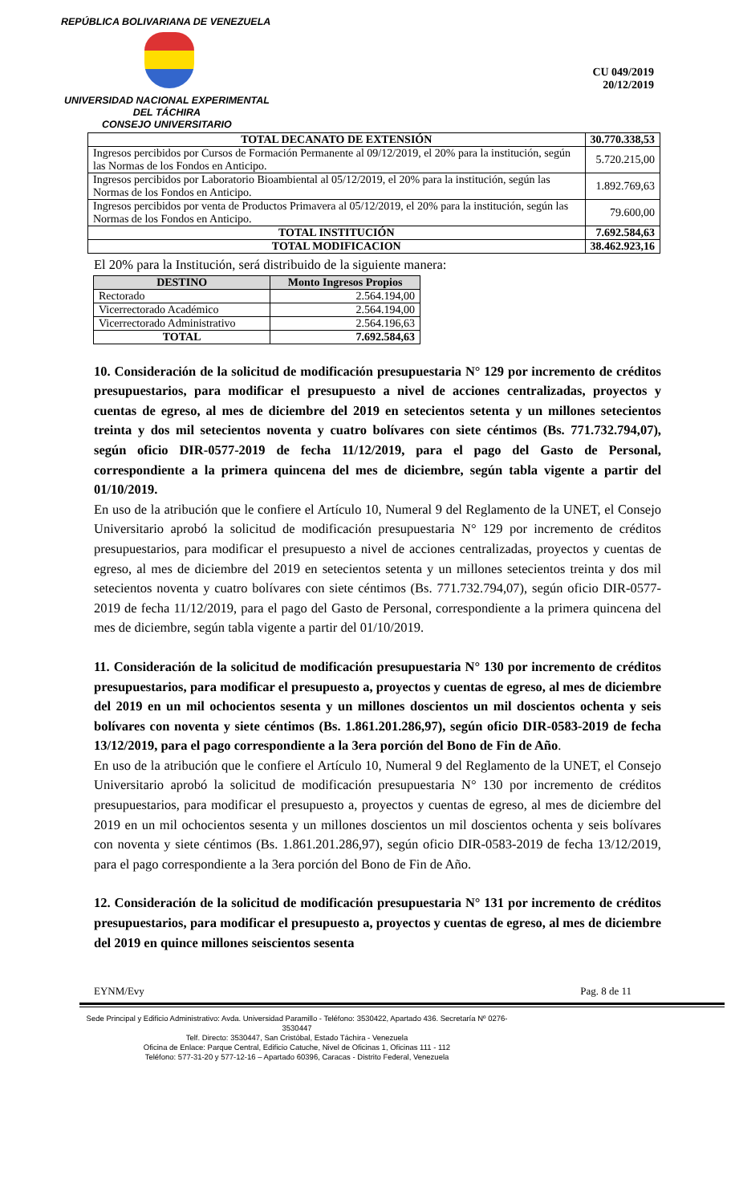REPÚBLICA BOLIVARIANA DE VENEZUELA
CU 049/2019
20/12/2019
UNIVERSIDAD NACIONAL EXPERIMENTAL
DEL TÁCHIRA
CONSEJO UNIVERSITARIO
| TOTAL DECANATO DE EXTENSIÓN | 30.770.338,53 |
| Ingresos percibidos por Cursos de Formación Permanente al 09/12/2019, el 20% para la institución, según las Normas de los Fondos en Anticipo. | 5.720.215,00 |
| Ingresos percibidos por Laboratorio Bioambiental al 05/12/2019, el 20% para la institución, según las Normas de los Fondos en Anticipo. | 1.892.769,63 |
| Ingresos percibidos por venta de Productos Primavera al 05/12/2019, el 20% para la institución, según las Normas de los Fondos en Anticipo. | 79.600,00 |
| TOTAL INSTITUCIÓN | 7.692.584,63 |
| TOTAL MODIFICACION | 38.462.923,16 |
El 20% para la Institución, será distribuido de la siguiente manera:
| DESTINO | Monto Ingresos Propios |
| --- | --- |
| Rectorado | 2.564.194,00 |
| Vicerrectorado Académico | 2.564.194,00 |
| Vicerrectorado Administrativo | 2.564.196,63 |
| TOTAL | 7.692.584,63 |
10. Consideración de la solicitud de modificación presupuestaria N° 129 por incremento de créditos presupuestarios, para modificar el presupuesto a nivel de acciones centralizadas, proyectos y cuentas de egreso, al mes de diciembre del 2019 en setecientos setenta y un millones setecientos treinta y dos mil setecientos noventa y cuatro bolívares con siete céntimos (Bs. 771.732.794,07), según oficio DIR-0577-2019 de fecha 11/12/2019, para el pago del Gasto de Personal, correspondiente a la primera quincena del mes de diciembre, según tabla vigente a partir del 01/10/2019.
En uso de la atribución que le confiere el Artículo 10, Numeral 9 del Reglamento de la UNET, el Consejo Universitario aprobó la solicitud de modificación presupuestaria N° 129 por incremento de créditos presupuestarios, para modificar el presupuesto a nivel de acciones centralizadas, proyectos y cuentas de egreso, al mes de diciembre del 2019 en setecientos setenta y un millones setecientos treinta y dos mil setecientos noventa y cuatro bolívares con siete céntimos (Bs. 771.732.794,07), según oficio DIR-0577-2019 de fecha 11/12/2019, para el pago del Gasto de Personal, correspondiente a la primera quincena del mes de diciembre, según tabla vigente a partir del 01/10/2019.
11. Consideración de la solicitud de modificación presupuestaria N° 130 por incremento de créditos presupuestarios, para modificar el presupuesto a, proyectos y cuentas de egreso, al mes de diciembre del 2019 en un mil ochocientos sesenta y un millones doscientos un mil doscientos ochenta y seis bolívares con noventa y siete céntimos (Bs. 1.861.201.286,97), según oficio DIR-0583-2019 de fecha 13/12/2019, para el pago correspondiente a la 3era porción del Bono de Fin de Año.
En uso de la atribución que le confiere el Artículo 10, Numeral 9 del Reglamento de la UNET, el Consejo Universitario aprobó la solicitud de modificación presupuestaria N° 130 por incremento de créditos presupuestarios, para modificar el presupuesto a, proyectos y cuentas de egreso, al mes de diciembre del 2019 en un mil ochocientos sesenta y un millones doscientos un mil doscientos ochenta y seis bolívares con noventa y siete céntimos (Bs. 1.861.201.286,97), según oficio DIR-0583-2019 de fecha 13/12/2019, para el pago correspondiente a la 3era porción del Bono de Fin de Año.
12. Consideración de la solicitud de modificación presupuestaria N° 131 por incremento de créditos presupuestarios, para modificar el presupuesto a, proyectos y cuentas de egreso, al mes de diciembre del 2019 en quince millones seiscientos sesenta
EYNM/Evy Pag. 8 de 11
Sede Principal y Edificio Administrativo: Avda. Universidad Paramillo - Teléfono: 3530422, Apartado 436. Secretaría Nº 0276-3530447
Telf. Directo: 3530447, San Cristóbal, Estado Táchira - Venezuela
Oficina de Enlace: Parque Central, Edificio Catuche, Nivel de Oficinas 1, Oficinas 111 - 112
Teléfono: 577-31-20 y 577-12-16 – Apartado 60396, Caracas - Distrito Federal, Venezuela